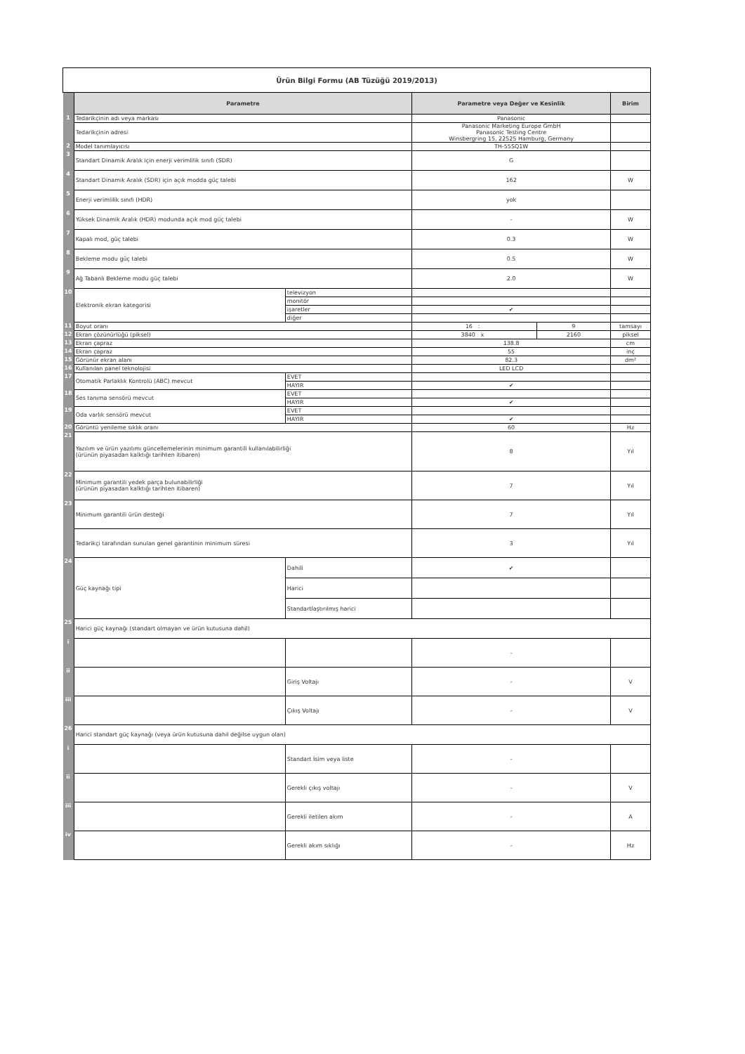| Ürün Bilgi Formu (AB Tüzüğü 2019/2013) | | | | | |
| | Parametre | | Parametre veya Değer ve Kesinlik | | Birim |
| 1 | Tedarikçinin adı veya markası | | Panasonic | | |
| | Tedarikçinin adresi | | Panasonic Marketing Europe GmbH Panasonic Testing Centre Winsbergring 15, 22525 Hamburg, Germany | | |
| 2 | Model tanımlayıcısı | | TH-55SQ1W | | |
| 3 | Standart Dinamik Aralık için enerji verimlilik sınıfı (SDR) | | G | | |
| 4 | Standart Dinamik Aralık (SDR) için açık modda güç talebi | | 162 | | W |
| 5 | Enerji verimlilik sınıfı (HDR) | | yok | | |
| 6 | Yüksek Dinamik Aralık (HDR) modunda açık mod güç talebi | | - | | W |
| 7 | Kapalı mod, güç talebi | | 0.3 | | W |
| 8 | Bekleme modu güç talebi | | 0.5 | | W |
| 9 | Ağ Tabanlı Bekleme modu güç talebi | | 2.0 | | W |
| 10 | Elektronik ekran kategorisi | televizyon | | | |
| | | monitör | | | |
| | | işaretler | ✔ | | |
| | | diğer | | | |
| 11 | Boyut oranı | | 16 : | 9 | tamsayı |
| 12 | Ekran çözünürlüğü (piksel) | | 3840 x | 2160 | piksel |
| 13 | Ekran çapraz | | 138.8 | | cm |
| 14 | Ekran çapraz | | 55 | | inç |
| 15 | Görünür ekran alanı | | 82.3 | | dm² |
| 16 | Kullanılan panel teknolojisi | | LED LCD | | |
| 17 | Otomatik Parlaklık Kontrolü (ABC) mevcut | EVET | | | |
| | | HAYIR | ✔ | | |
| 18 | Ses tanıma sensörü mevcut | EVET | | | |
| | | HAYIR | ✔ | | |
| 19 | Oda varlık sensörü mevcut | EVET | | | |
| | | HAYIR | ✔ | | |
| 20 | Görüntü yenileme sıklık oranı | | 60 | | Hz |
| 21 | Yazılım ve ürün yazılımı güncellemelerinin minimum garantili kullanılabilirliği (ürünün piyasadan kalktığı tarihten itibaren) | | 8 | | Yıl |
| 22 | Minimum garantili yedek parça bulunabilirliği (ürünün piyasadan kalktığı tarihten itibaren) | | 7 | | Yıl |
| 23 | Minimum garantili ürün desteği | | 7 | | Yıl |
| | Tedarikçi tarafından sunulan genel garantinin minimum süresi | | 3 | | Yıl |
| 24 | Güç kaynağı tipi | Dahili | ✔ | | |
| | | Harici | | | |
| | | Standartlaştırılmış harici | | | |
| 25 | Harici güç kaynağı (standart olmayan ve ürün kutusuna dahil) | | | | |
| i | | | - | | |
| ii | | Giriş Voltajı | - | | V |
| iii | | Çıkış Voltajı | - | | V |
| 26 | Harici standart güç kaynağı (veya ürün kutusuna dahil değilse uygun olan) | | | | |
| i | | Standart İsim veya liste | - | | |
| ii | | Gerekli çıkış voltajı | - | | V |
| iii | | Gerekli iletilen akım | - | | A |
| iv | | Gerekli akım sıklığı | - | | Hz |